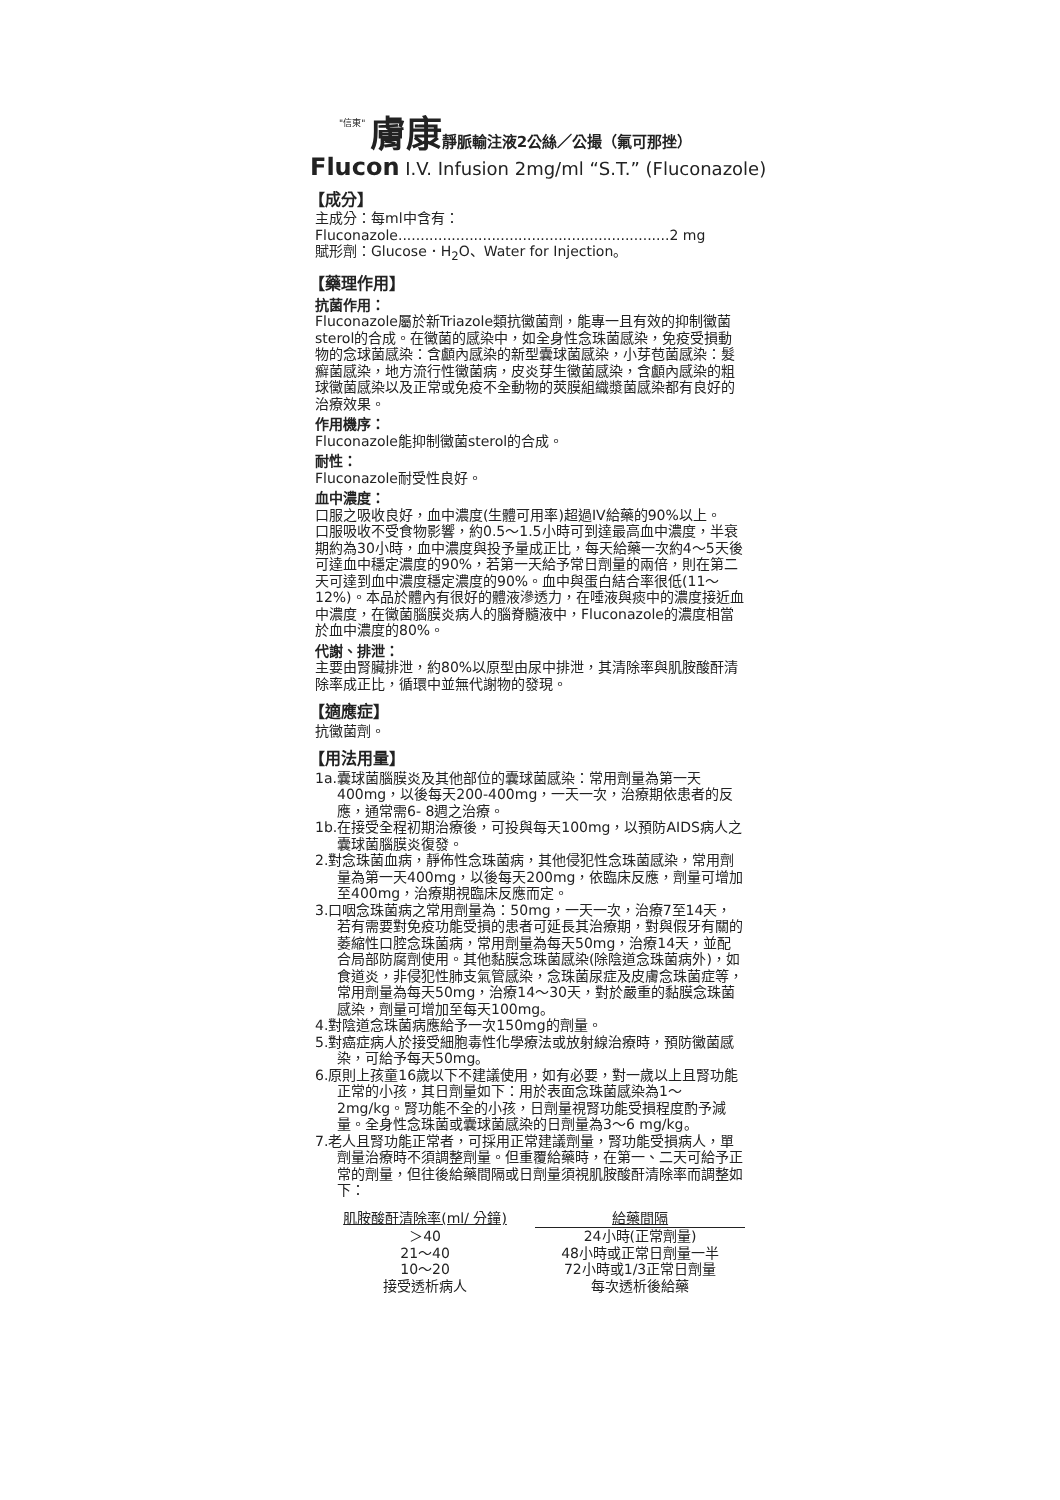"信東" 膚康 靜脈輸注液2公絲／公撮（氟可那挫）
Flucon I.V. Infusion 2mg/ml “S.T.” (Fluconazole)
【成分】
主成分：每ml中含有：
Fluconazole.............................................................2 mg
賦形劑：Glucose．H<sub>2</sub>O、Water for Injection。
【藥理作用】
抗菌作用：
Fluconazole屬於新Triazole類抗黴菌劑，能專一且有效的抑制黴菌sterol的合成。在黴菌的感染中，如全身性念珠菌感染，免疫受損動物的念球菌感染：含顱內感染的新型囊球菌感染，小芽苞菌感染：髮癬菌感染，地方流行性黴菌病，皮炎芽生黴菌感染，含顱內感染的粗球黴菌感染以及正常或免疫不全動物的莢膜組織漿菌感染都有良好的治療效果。
作用機序：
Fluconazole能抑制黴菌sterol的合成。
耐性：
Fluconazole耐受性良好。
血中濃度：
口服之吸收良好，血中濃度(生體可用率)超過IV給藥的90%以上。
口服吸收不受食物影響，約0.5～1.5小時可到達最高血中濃度，半衰期約為30小時，血中濃度與投予量成正比，每天給藥一次約4～5天後可達血中穩定濃度的90%，若第一天給予常日劑量的兩倍，則在第二天可達到血中濃度穩定濃度的90%。血中與蛋白結合率很低(11～12%)。本品於體內有很好的體液滲透力，在唾液與痰中的濃度接近血中濃度，在黴菌腦膜炎病人的腦脊髓液中，Fluconazole的濃度相當於血中濃度的80%。
代謝、排泄：
主要由腎臟排泄，約80%以原型由尿中排泄，其清除率與肌胺酸酐清除率成正比，循環中並無代謝物的發現。
【適應症】
抗黴菌劑。
【用法用量】
1a.囊球菌腦膜炎及其他部位的囊球菌感染：常用劑量為第一天400mg，以後每天200-400mg，一天一次，治療期依患者的反應，通常需6- 8週之治療。
1b.在接受全程初期治療後，可投與每天100mg，以預防AIDS病人之囊球菌腦膜炎復發。
2.對念珠菌血病，靜佈性念珠菌病，其他侵犯性念珠菌感染，常用劑量為第一天400mg，以後每天200mg，依臨床反應，劑量可增加至400mg，治療期視臨床反應而定。
3.口咽念珠菌病之常用劑量為：50mg，一天一次，治療7至14天，若有需要對免疫功能受損的患者可延長其治療期，對與假牙有關的萎縮性口腔念珠菌病，常用劑量為每天50mg，治療14天，並配合局部防腐劑使用。其他黏膜念珠菌感染(除陰道念珠菌病外)，如食道炎，非侵犯性肺支氣管感染，念珠菌尿症及皮膚念珠菌症等，常用劑量為每天50mg，治療14～30天，對於嚴重的黏膜念珠菌感染，劑量可增加至每天100mg。
4.對陰道念珠菌病應給予一次150mg的劑量。
5.對癌症病人於接受細胞毒性化學療法或放射線治療時，預防黴菌感染，可給予每天50mg。
6.原則上孩童16歲以下不建議使用，如有必要，對一歲以上且腎功能正常的小孩，其日劑量如下：用於表面念珠菌感染為1～2mg/kg。腎功能不全的小孩，日劑量視腎功能受損程度酌予減量。全身性念珠菌或囊球菌感染的日劑量為3～6 mg/kg。
7.老人且腎功能正常者，可採用正常建議劑量，腎功能受損病人，單劑量治療時不須調整劑量。但重覆給藥時，在第一、二天可給予正常的劑量，但往後給藥間隔或日劑量須視肌胺酸酐清除率而調整如下：
| 肌胺酸酐清除率(ml/ 分鐘) | 給藥間隔 |
| --- | --- |
| ＞40 | 24小時(正常劑量) |
| 21～40 | 48小時或正常日劑量一半 |
| 10～20 | 72小時或1/3正常日劑量 |
| 接受透析病人 | 每次透析後給藥 |